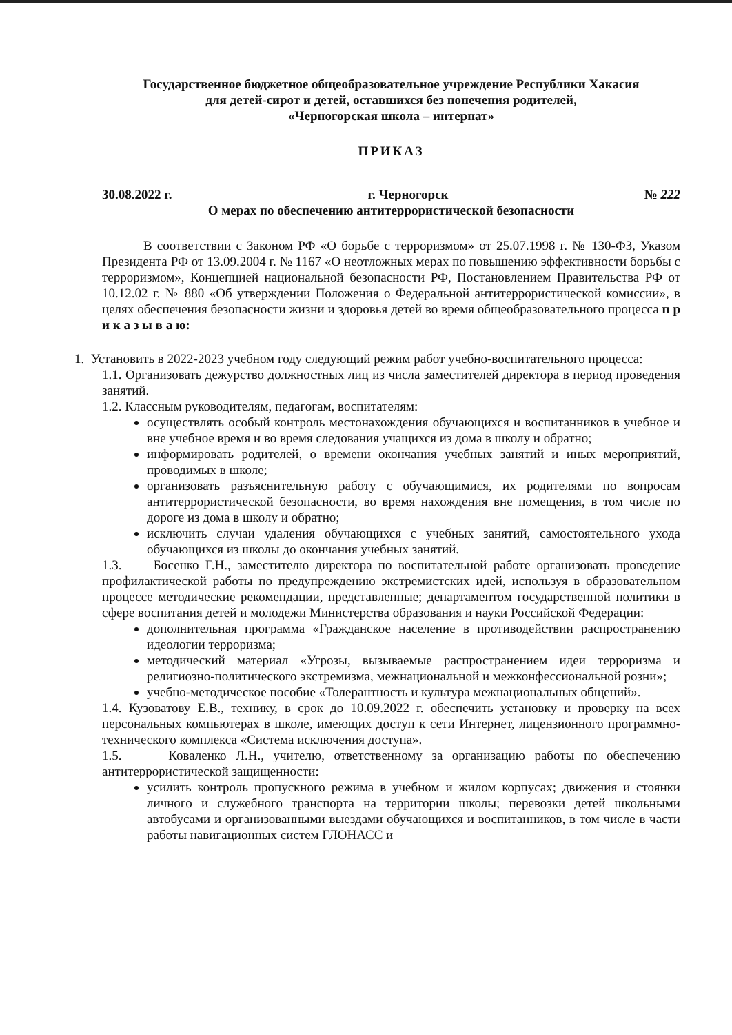Государственное бюджетное общеобразовательное учреждение Республики Хакасия
для детей-сирот и детей, оставшихся без попечения родителей,
«Черногорская школа – интернат»
ПРИКАЗ
30.08.2022 г. г. Черногорск № 222
О мерах по обеспечению антитеррористической безопасности
В соответствии с Законом РФ «О борьбе с терроризмом» от 25.07.1998 г. № 130-ФЗ, Указом Президента РФ от 13.09.2004 г. № 1167 «О неотложных мерах по повышению эффективности борьбы с терроризмом», Концепцией национальной безопасности РФ, Постановлением Правительства РФ от 10.12.02 г. № 880 «Об утверждении Положения о Федеральной антитеррористической комиссии», в целях обеспечения безопасности жизни и здоровья детей во время общеобразовательного процесса п р и к а з ы в а ю:
1. Установить в 2022-2023 учебном году следующий режим работ учебно-воспитательного процесса:
1.1. Организовать дежурство должностных лиц из числа заместителей директора в период проведения занятий.
1.2. Классным руководителям, педагогам, воспитателям:
осуществлять особый контроль местонахождения обучающихся и воспитанников в учебное и вне учебное время и во время следования учащихся из дома в школу и обратно;
информировать родителей, о времени окончания учебных занятий и иных мероприятий, проводимых в школе;
организовать разъяснительную работу с обучающимися, их родителями по вопросам антитеррористической безопасности, во время нахождения вне помещения, в том числе по дороге из дома в школу и обратно;
исключить случаи удаления обучающихся с учебных занятий, самостоятельного ухода обучающихся из школы до окончания учебных занятий.
1.3. Босенко Г.Н., заместителю директора по воспитательной работе организовать проведение профилактической работы по предупреждению экстремистских идей, используя в образовательном процессе методические рекомендации, представленные; департаментом государственной политики в сфере воспитания детей и молодежи Министерства образования и науки Российской Федерации:
дополнительная программа «Гражданское население в противодействии распространению идеологии терроризма;
методический материал «Угрозы, вызываемые распространением идеи терроризма и религиозно-политического экстремизма, межнациональной и межконфессиональной розни»;
учебно-методическое пособие «Толерантность и культура межнациональных общений».
1.4. Кузоватову Е.В., технику, в срок до 10.09.2022 г. обеспечить установку и проверку на всех персональных компьютерах в школе, имеющих доступ к сети Интернет, лицензионного программно-технического комплекса «Система исключения доступа».
1.5. Коваленко Л.Н., учителю, ответственному за организацию работы по обеспечению антитеррористической защищенности:
усилить контроль пропускного режима в учебном и жилом корпусах; движения и стоянки личного и служебного транспорта на территории школы; перевозки детей школьными автобусами и организованными выездами обучающихся и воспитанников, в том числе в части работы навигационных систем ГЛОНАСС и